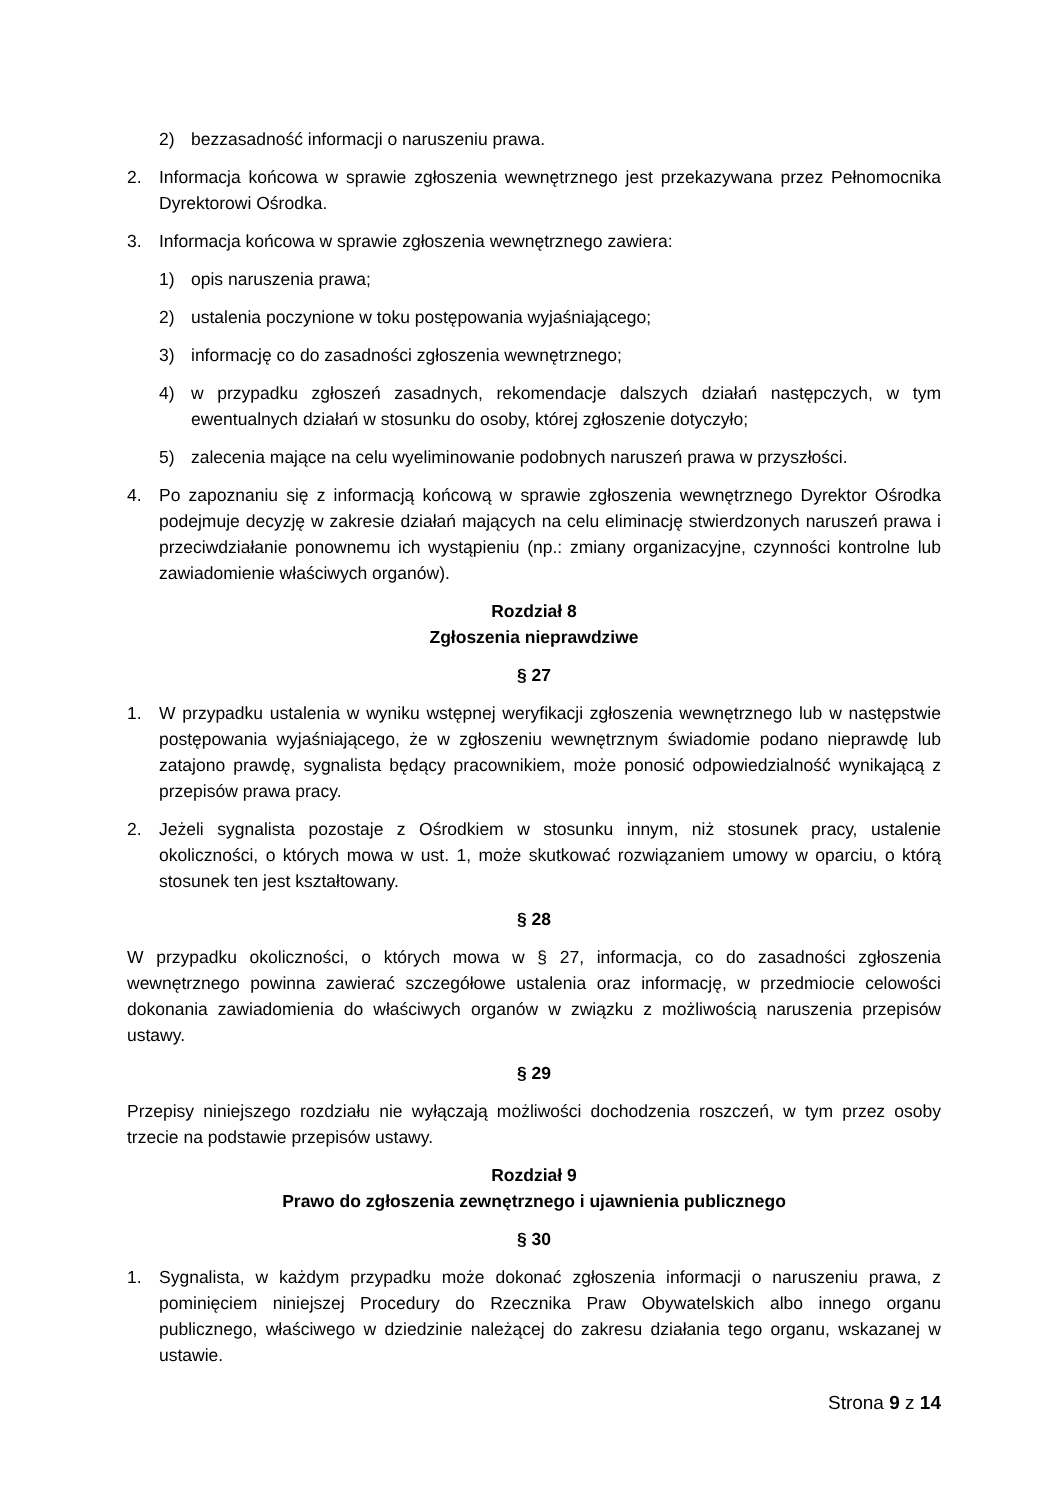2) bezzasadność informacji o naruszeniu prawa.
2. Informacja końcowa w sprawie zgłoszenia wewnętrznego jest przekazywana przez Pełnomocnika Dyrektorowi Ośrodka.
3. Informacja końcowa w sprawie zgłoszenia wewnętrznego zawiera:
1) opis naruszenia prawa;
2) ustalenia poczynione w toku postępowania wyjaśniającego;
3) informację co do zasadności zgłoszenia wewnętrznego;
4) w przypadku zgłoszeń zasadnych, rekomendacje dalszych działań następczych, w tym ewentualnych działań w stosunku do osoby, której zgłoszenie dotyczyło;
5) zalecenia mające na celu wyeliminowanie podobnych naruszeń prawa w przyszłości.
4. Po zapoznaniu się z informacją końcową w sprawie zgłoszenia wewnętrznego Dyrektor Ośrodka podejmuje decyzję w zakresie działań mających na celu eliminację stwierdzonych naruszeń prawa i przeciwdziałanie ponownemu ich wystąpieniu (np.: zmiany organizacyjne, czynności kontrolne lub zawiadomienie właściwych organów).
Rozdział 8
Zgłoszenia nieprawdziwe
§ 27
1. W przypadku ustalenia w wyniku wstępnej weryfikacji zgłoszenia wewnętrznego lub w następstwie postępowania wyjaśniającego, że w zgłoszeniu wewnętrznym świadomie podano nieprawdę lub zatajono prawdę, sygnalista będący pracownikiem, może ponosić odpowiedzialność wynikającą z przepisów prawa pracy.
2. Jeżeli sygnalista pozostaje z Ośrodkiem w stosunku innym, niż stosunek pracy, ustalenie okoliczności, o których mowa w ust. 1, może skutkować rozwiązaniem umowy w oparciu, o którą stosunek ten jest kształtowany.
§ 28
W przypadku okoliczności, o których mowa w § 27, informacja, co do zasadności zgłoszenia wewnętrznego powinna zawierać szczegółowe ustalenia oraz informację, w przedmiocie celowości dokonania zawiadomienia do właściwych organów w związku z możliwością naruszenia przepisów ustawy.
§ 29
Przepisy niniejszego rozdziału nie wyłączają możliwości dochodzenia roszczeń, w tym przez osoby trzecie na podstawie przepisów ustawy.
Rozdział 9
Prawo do zgłoszenia zewnętrznego i ujawnienia publicznego
§ 30
1. Sygnalista, w każdym przypadku może dokonać zgłoszenia informacji o naruszeniu prawa, z pominięciem niniejszej Procedury do Rzecznika Praw Obywatelskich albo innego organu publicznego, właściwego w dziedzinie należącej do zakresu działania tego organu, wskazanej w ustawie.
Strona 9 z 14